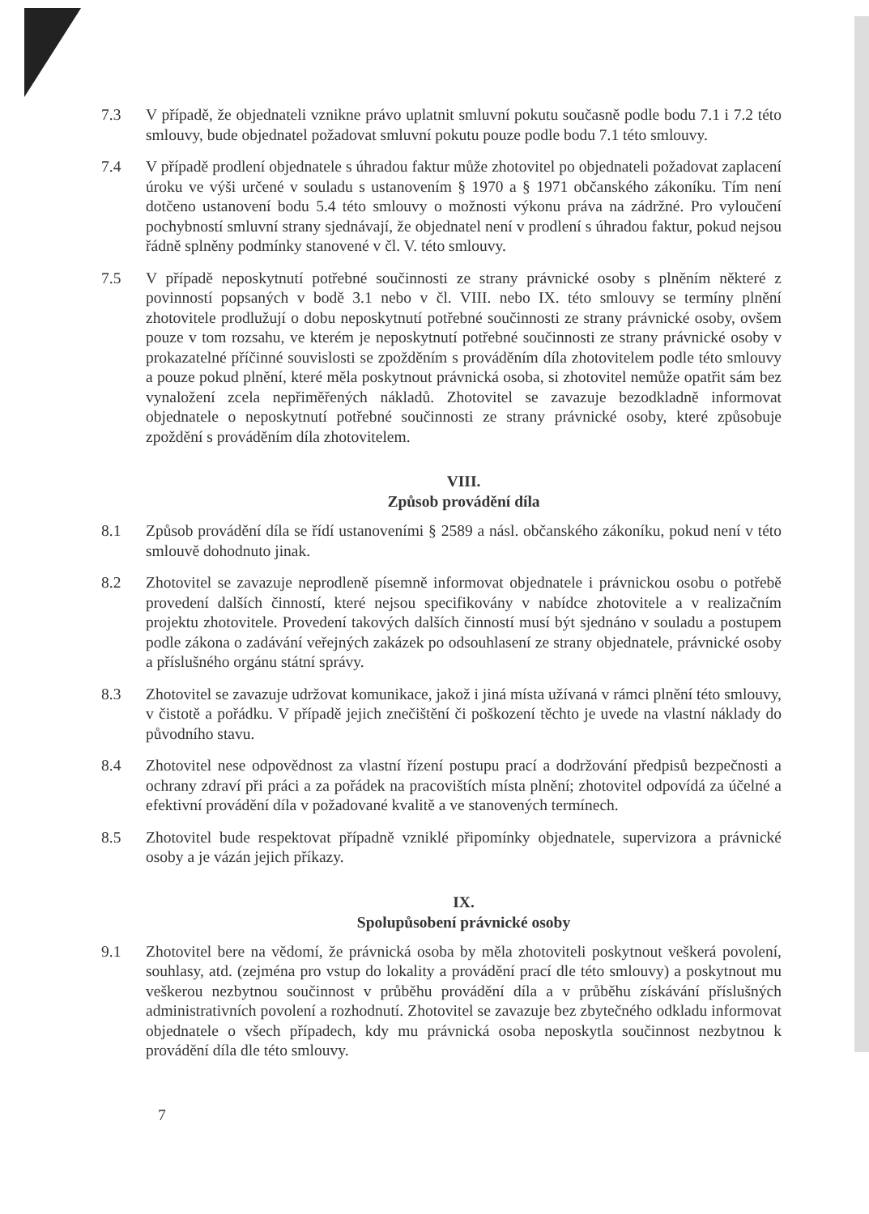7.3 V případě, že objednateli vznikne právo uplatnit smluvní pokutu současně podle bodu 7.1 i 7.2 této smlouvy, bude objednatel požadovat smluvní pokutu pouze podle bodu 7.1 této smlouvy.
7.4 V případě prodlení objednatele s úhradou faktur může zhotovitel po objednateli požadovat zaplacení úroku ve výši určené v souladu s ustanovením § 1970 a § 1971 občanského zákoníku. Tím není dotčeno ustanovení bodu 5.4 této smlouvy o možnosti výkonu práva na zádržné. Pro vyloučení pochybností smluvní strany sjednávají, že objednatel není v prodlení s úhradou faktur, pokud nejsou řádně splněny podmínky stanovené v čl. V. této smlouvy.
7.5 V případě neposkytnutí potřebné součinnosti ze strany právnické osoby s plněním některé z povinností popsaných v bodě 3.1 nebo v čl. VIII. nebo IX. této smlouvy se termíny plnění zhotovitele prodlužují o dobu neposkytnutí potřebné součinnosti ze strany právnické osoby, ovšem pouze v tom rozsahu, ve kterém je neposkytnutí potřebné součinnosti ze strany právnické osoby v prokazatelné příčinné souvislosti se zpožděním s prováděním díla zhotovitelem podle této smlouvy a pouze pokud plnění, které měla poskytnout právnická osoba, si zhotovitel nemůže opatřit sám bez vynaložení zcela nepřiměřených nákladů. Zhotovitel se zavazuje bezodkladně informovat objednatele o neposkytnutí potřebné součinnosti ze strany právnické osoby, které způsobuje zpoždění s prováděním díla zhotovitelem.
VIII.
Způsob provádění díla
8.1 Způsob provádění díla se řídí ustanoveními § 2589 a násl. občanského zákoníku, pokud není v této smlouvě dohodnuto jinak.
8.2 Zhotovitel se zavazuje neprodleně písemně informovat objednatele i právnickou osobu o potřebě provedení dalších činností, které nejsou specifikovány v nabídce zhotovitele a v realizačním projektu zhotovitele. Provedení takových dalších činností musí být sjednáno v souladu a postupem podle zákona o zadávání veřejných zakázek po odsouhlasení ze strany objednatele, právnické osoby a příslušného orgánu státní správy.
8.3 Zhotovitel se zavazuje udržovat komunikace, jakož i jiná místa užívaná v rámci plnění této smlouvy, v čistotě a pořádku. V případě jejich znečištění či poškození těchto je uvede na vlastní náklady do původního stavu.
8.4 Zhotovitel nese odpovědnost za vlastní řízení postupu prací a dodržování předpisů bezpečnosti a ochrany zdraví při práci a za pořádek na pracovištích místa plnění; zhotovitel odpovídá za účelné a efektivní provádění díla v požadované kvalitě a ve stanovených termínech.
8.5 Zhotovitel bude respektovat případně vzniklé připomínky objednatele, supervizora a právnické osoby a je vázán jejich příkazy.
IX.
Spolupůsobení právnické osoby
9.1 Zhotovitel bere na vědomí, že právnická osoba by měla zhotoviteli poskytnout veškerá povolení, souhlasy, atd. (zejména pro vstup do lokality a provádění prací dle této smlouvy) a poskytnout mu veškerou nezbytnou součinnost v průběhu provádění díla a v průběhu získávání příslušných administrativních povolení a rozhodnutí. Zhotovitel se zavazuje bez zbytečného odkladu informovat objednatele o všech případech, kdy mu právnická osoba neposkytla součinnost nezbytnou k provádění díla dle této smlouvy.
7